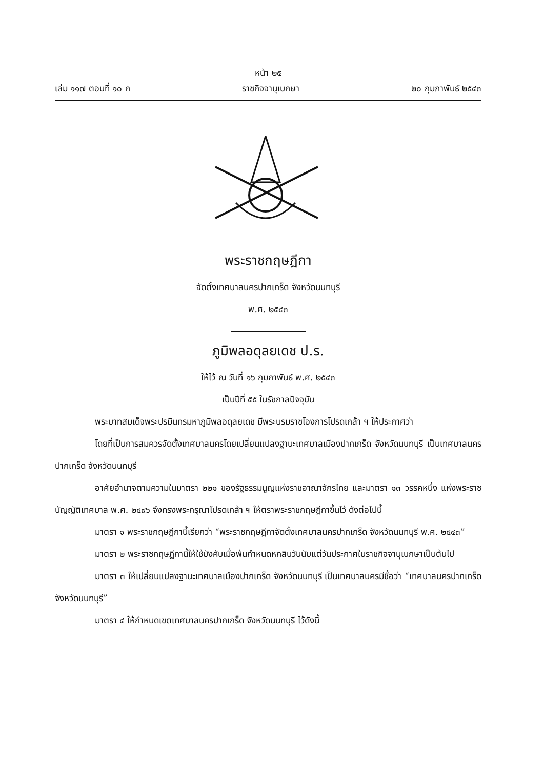หน้า ๒๕
เล่ม ๑๑๗ ตอนที่ ๑๐ ก ราชกิจจานุเบกษา ๒๐ กุมภาพันธ์ ๒๕๔๓
พระราชกฤษฎีกา
จัดตั้งเทศบาลนครปากเกร็ด จังหวัดนนทบุรี
พ.ศ. ๒๕๔๓
ภูมิพลอดุลยเดช ป.ร.
ให้ไว้ ณ วันที่ ๑๖ กุมภาพันธ์ พ.ศ. ๒๕๔๓
เป็นปีที่ ๕๕ ในรัชกาลปัจจุบัน
พระบาทสมเด็จพระปรมินทรมหาภูมิพลอดุลยเดช มีพระบรมราชโองการโปรดเกล้า ฯ ให้ประกาศว่า
โดยที่เป็นการสมควรจัดตั้งเทศบาลนครโดยเปลี่ยนแปลงฐานะเทศบาลเมืองปากเกร็ด จังหวัดนนทบุรี เป็นเทศบาลนครปากเกร็ด จังหวัดนนทบุรี
อาศัยอำนาจตามความในมาตรา ๒๒๑ ของรัฐธรรมนูญแห่งราชอาณาจักรไทย และมาตรา ๑๓ วรรคหนึ่ง แห่งพระราชบัญญัติเทศบาล พ.ศ. ๒๔๙๖ จึงทรงพระกรุณาโปรดเกล้า ฯ ให้ตราพระราชกฤษฎีกาขึ้นไว้ ดังต่อไปนี้
มาตรา ๑ พระราชกฤษฎีกานี้เรียกว่า “พระราชกฤษฎีกาจัดตั้งเทศบาลนครปากเกร็ด จังหวัดนนทบุรี พ.ศ. ๒๕๔๓”
มาตรา ๒ พระราชกฤษฎีกานี้ให้ใช้บังคับเมื่อพ้นกำหนดหกสิบวันนับแต่วันประกาศในราชกิจจานุเบกษาเป็นต้นไป
มาตรา ๓ ให้เปลี่ยนแปลงฐานะเทศบาลเมืองปากเกร็ด จังหวัดนนทบุรี เป็นเทศบาลนครมีชื่อว่า “เทศบาลนครปากเกร็ด จังหวัดนนทบุรี”
มาตรา ๔ ให้กำหนดเขตเทศบาลนครปากเกร็ด จังหวัดนนทบุรี ไว้ดังนี้